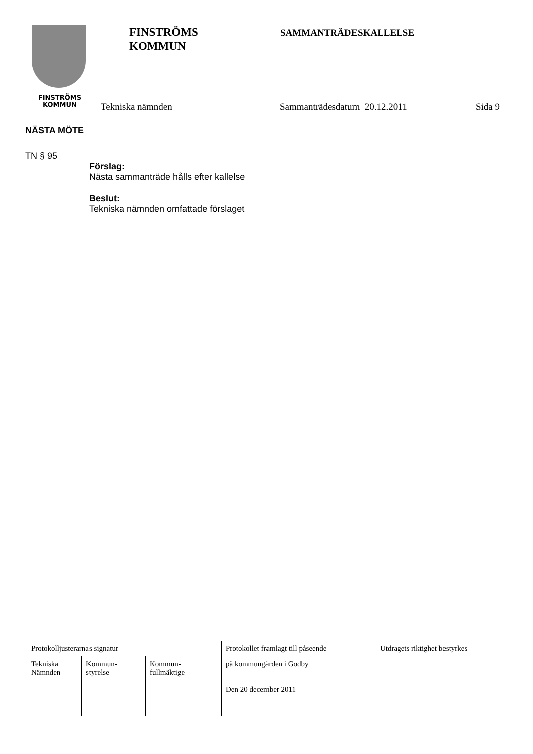FINSTRÖMS
KOMMUN
FINSTRÖMS
KOMMUN
SAMMANTRÄDESKALLELSE
Tekniska nämnden Sammanträdesdatum 20.12.2011 Sida 9
NÄSTA MÖTE
TN § 95
Förslag:
Nästa sammanträde hålls efter kallelse
Beslut:
Tekniska nämnden omfattade förslaget
| Protokolljusterarnas signatur | | | Protokollet framlagt till påseende | Utdragets riktighet bestyrkes |
| Tekniska Nämnden | Kommun- styrelse | Kommun- fullmäktige | på kommungården i Godby Den 20 december 2011 | |